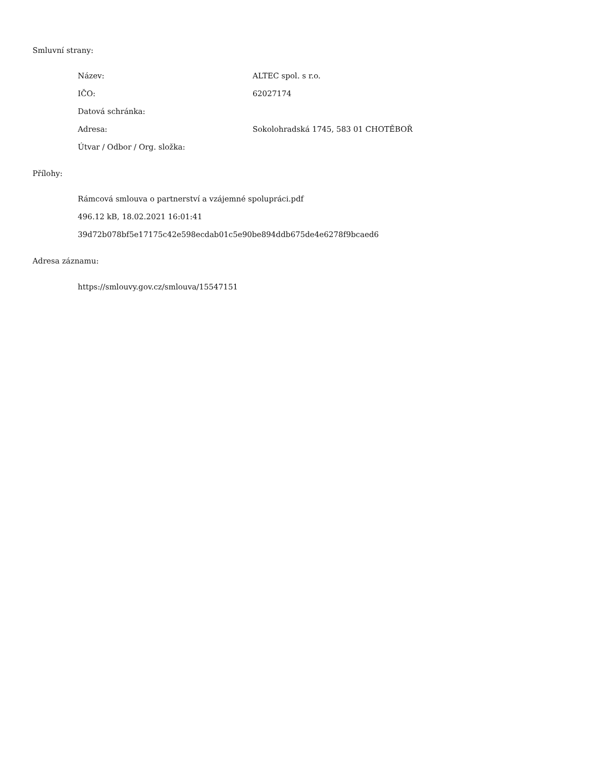Smluvní strany:
Název: ALTEC spol. s r.o.
IČO: 62027174
Datová schránka:
Adresa: Sokolohradská 1745, 583 01 CHOTĚBOŘ
Útvar / Odbor / Org. složka:
Přílohy:
Rámcová smlouva o partnerství a vzájemné spolupráci.pdf
496.12 kB, 18.02.2021 16:01:41
39d72b078bf5e17175c42e598ecdab01c5e90be894ddb675de4e6278f9bcaed6
Adresa záznamu:
https://smlouvy.gov.cz/smlouva/15547151